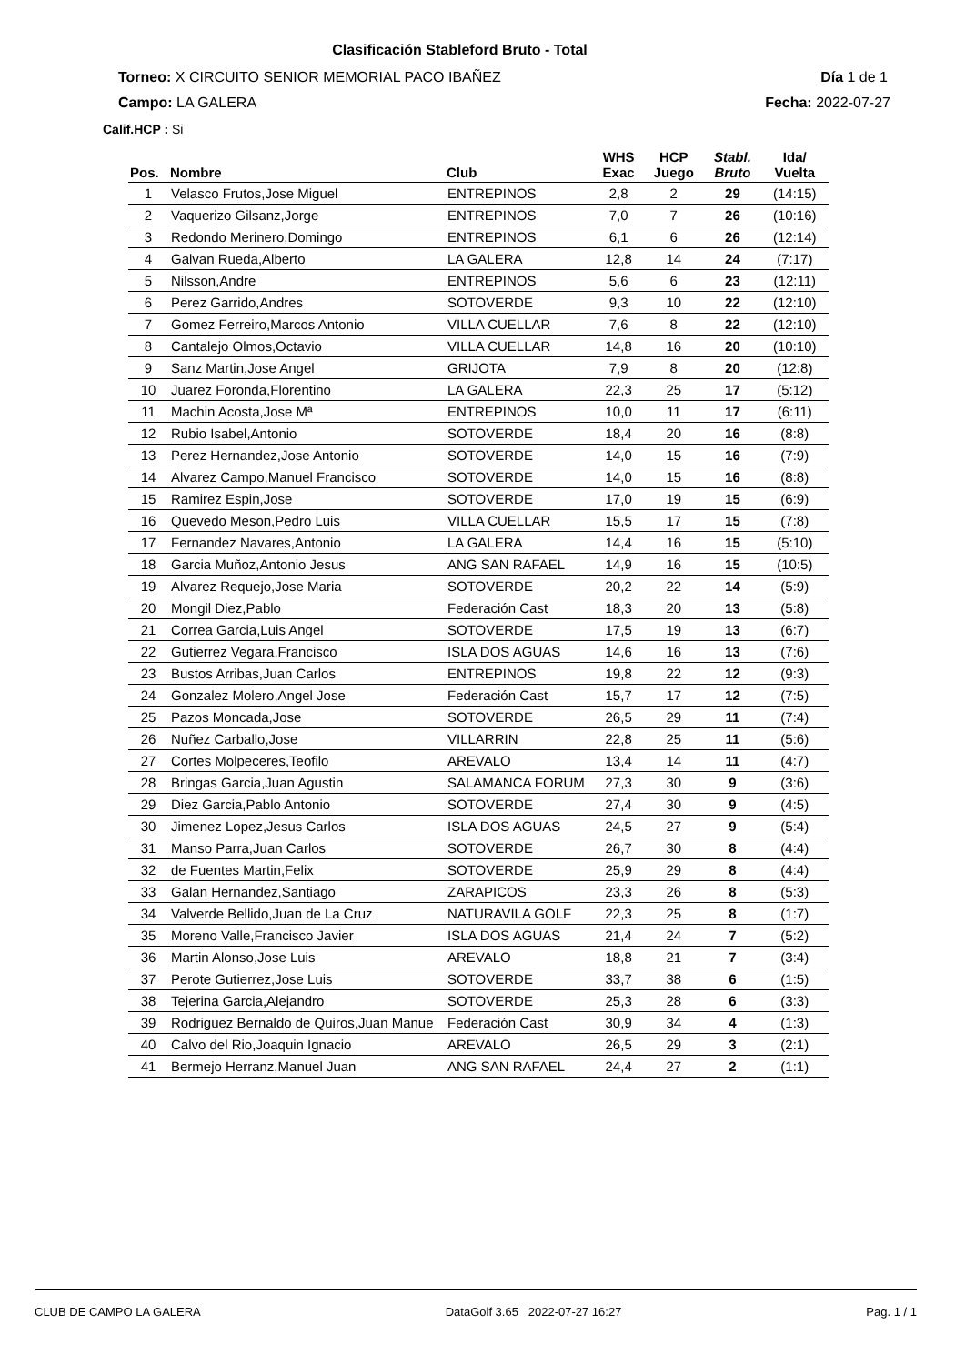Clasificación Stableford Bruto - Total
Torneo: X CIRCUITO SENIOR MEMORIAL PACO IBAÑEZ Día 1 de 1
Campo: LA GALERA Fecha: 2022-07-27
Calif.HCP : Si
| Pos. | Nombre | Club | WHS Exac | HCP Juego | Stabl. Bruto | Ida/ Vuelta |
| --- | --- | --- | --- | --- | --- | --- |
| 1 | Velasco Frutos,Jose Miguel | ENTREPINOS | 2,8 | 2 | 29 | (14:15) |
| 2 | Vaquerizo Gilsanz,Jorge | ENTREPINOS | 7,0 | 7 | 26 | (10:16) |
| 3 | Redondo Merinero,Domingo | ENTREPINOS | 6,1 | 6 | 26 | (12:14) |
| 4 | Galvan Rueda,Alberto | LA GALERA | 12,8 | 14 | 24 | (7:17) |
| 5 | Nilsson,Andre | ENTREPINOS | 5,6 | 6 | 23 | (12:11) |
| 6 | Perez Garrido,Andres | SOTOVERDE | 9,3 | 10 | 22 | (12:10) |
| 7 | Gomez Ferreiro,Marcos Antonio | VILLA CUELLAR | 7,6 | 8 | 22 | (12:10) |
| 8 | Cantalejo Olmos,Octavio | VILLA CUELLAR | 14,8 | 16 | 20 | (10:10) |
| 9 | Sanz Martin,Jose Angel | GRIJOTA | 7,9 | 8 | 20 | (12:8) |
| 10 | Juarez Foronda,Florentino | LA GALERA | 22,3 | 25 | 17 | (5:12) |
| 11 | Machin Acosta,Jose Mª | ENTREPINOS | 10,0 | 11 | 17 | (6:11) |
| 12 | Rubio Isabel,Antonio | SOTOVERDE | 18,4 | 20 | 16 | (8:8) |
| 13 | Perez Hernandez,Jose Antonio | SOTOVERDE | 14,0 | 15 | 16 | (7:9) |
| 14 | Alvarez Campo,Manuel Francisco | SOTOVERDE | 14,0 | 15 | 16 | (8:8) |
| 15 | Ramirez Espin,Jose | SOTOVERDE | 17,0 | 19 | 15 | (6:9) |
| 16 | Quevedo Meson,Pedro Luis | VILLA CUELLAR | 15,5 | 17 | 15 | (7:8) |
| 17 | Fernandez Navares,Antonio | LA GALERA | 14,4 | 16 | 15 | (5:10) |
| 18 | Garcia Muñoz,Antonio Jesus | ANG SAN RAFAEL | 14,9 | 16 | 15 | (10:5) |
| 19 | Alvarez Requejo,Jose Maria | SOTOVERDE | 20,2 | 22 | 14 | (5:9) |
| 20 | Mongil Diez,Pablo | Federación Cast | 18,3 | 20 | 13 | (5:8) |
| 21 | Correa Garcia,Luis Angel | SOTOVERDE | 17,5 | 19 | 13 | (6:7) |
| 22 | Gutierrez Vegara,Francisco | ISLA DOS AGUAS | 14,6 | 16 | 13 | (7:6) |
| 23 | Bustos Arribas,Juan Carlos | ENTREPINOS | 19,8 | 22 | 12 | (9:3) |
| 24 | Gonzalez Molero,Angel Jose | Federación Cast | 15,7 | 17 | 12 | (7:5) |
| 25 | Pazos Moncada,Jose | SOTOVERDE | 26,5 | 29 | 11 | (7:4) |
| 26 | Nuñez Carballo,Jose | VILLARRIN | 22,8 | 25 | 11 | (5:6) |
| 27 | Cortes Molpeceres,Teofilo | AREVALO | 13,4 | 14 | 11 | (4:7) |
| 28 | Bringas Garcia,Juan Agustin | SALAMANCA FORUM | 27,3 | 30 | 9 | (3:6) |
| 29 | Diez Garcia,Pablo Antonio | SOTOVERDE | 27,4 | 30 | 9 | (4:5) |
| 30 | Jimenez Lopez,Jesus Carlos | ISLA DOS AGUAS | 24,5 | 27 | 9 | (5:4) |
| 31 | Manso Parra,Juan Carlos | SOTOVERDE | 26,7 | 30 | 8 | (4:4) |
| 32 | de Fuentes Martin,Felix | SOTOVERDE | 25,9 | 29 | 8 | (4:4) |
| 33 | Galan Hernandez,Santiago | ZARAPICOS | 23,3 | 26 | 8 | (5:3) |
| 34 | Valverde Bellido,Juan de La Cruz | NATURAVILA GOLF | 22,3 | 25 | 8 | (1:7) |
| 35 | Moreno Valle,Francisco Javier | ISLA DOS AGUAS | 21,4 | 24 | 7 | (5:2) |
| 36 | Martin Alonso,Jose Luis | AREVALO | 18,8 | 21 | 7 | (3:4) |
| 37 | Perote Gutierrez,Jose Luis | SOTOVERDE | 33,7 | 38 | 6 | (1:5) |
| 38 | Tejerina Garcia,Alejandro | SOTOVERDE | 25,3 | 28 | 6 | (3:3) |
| 39 | Rodriguez Bernaldo de Quiros,Juan Manue | Federación Cast | 30,9 | 34 | 4 | (1:3) |
| 40 | Calvo del Rio,Joaquin Ignacio | AREVALO | 26,5 | 29 | 3 | (2:1) |
| 41 | Bermejo Herranz,Manuel Juan | ANG SAN RAFAEL | 24,4 | 27 | 2 | (1:1) |
CLUB DE CAMPO LA GALERA DataGolf 3.65 2022-07-27 16:27 Pag. 1 / 1